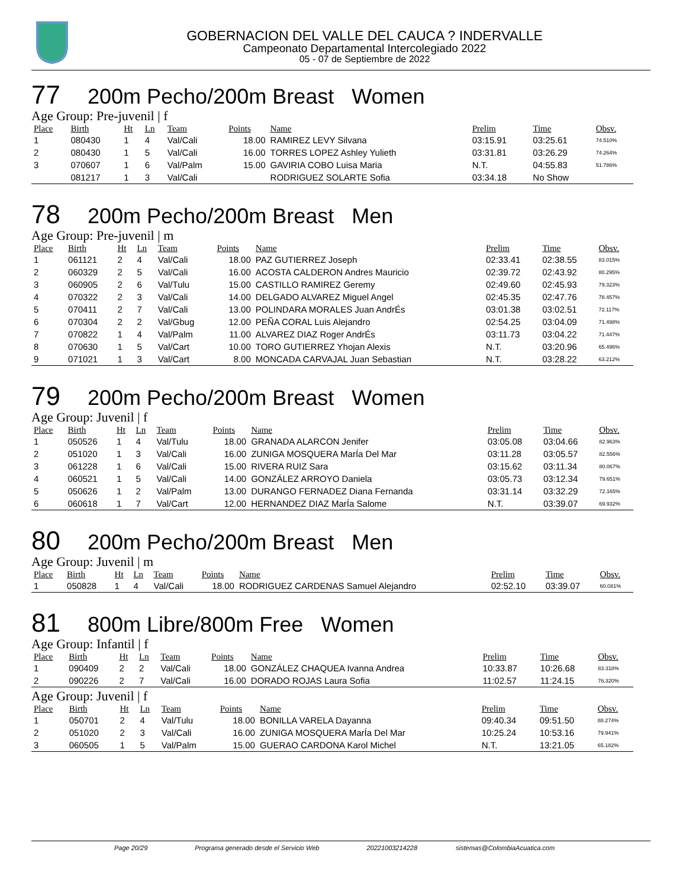GOBERNACION DEL VALLE DEL CAUCA ? INDERVALLE
Campeonato Departamental Intercolegiado 2022
05 - 07 de Septiembre de 2022
77 200m Pecho/200m Breast Women
Age Group: Pre-juvenil | f
| Place | Birth | Ht | Ln | Team | Points | Name | Prelim | Time | Obsv. |
| --- | --- | --- | --- | --- | --- | --- | --- | --- | --- |
| 1 | 080430 | 1 | 4 | Val/Cali | 18.00 | RAMIREZ LEVY Silvana | 03:15.91 | 03:25.61 | 74.510% |
| 2 | 080430 | 1 | 5 | Val/Cali | 16.00 | TORRES LOPEZ Ashley Yulieth | 03:31.81 | 03:26.29 | 74.264% |
| 3 | 070607 | 1 | 6 | Val/Palm | 15.00 | GAVIRIA COBO Luisa Maria | N.T. | 04:55.83 | 51.786% |
| | 081217 | 1 | 3 | Val/Cali | | RODRIGUEZ SOLARTE Sofia | 03:34.18 | No Show | |
78 200m Pecho/200m Breast Men
Age Group: Pre-juvenil | m
| Place | Birth | Ht | Ln | Team | Points | Name | Prelim | Time | Obsv. |
| --- | --- | --- | --- | --- | --- | --- | --- | --- | --- |
| 1 | 061121 | 2 | 4 | Val/Cali | 18.00 | PAZ GUTIERREZ Joseph | 02:33.41 | 02:38.55 | 83.015% |
| 2 | 060329 | 2 | 5 | Val/Cali | 16.00 | ACOSTA CALDERON Andres Mauricio | 02:39.72 | 02:43.92 | 80.295% |
| 3 | 060905 | 2 | 6 | Val/Tulu | 15.00 | CASTILLO RAMIREZ Geremy | 02:49.60 | 02:45.93 | 79.323% |
| 4 | 070322 | 2 | 3 | Val/Cali | 14.00 | DELGADO ALVAREZ Miguel Angel | 02:45.35 | 02:47.76 | 78.457% |
| 5 | 070411 | 2 | 7 | Val/Cali | 13.00 | POLINDARA MORALES Juan AndrÉs | 03:01.38 | 03:02.51 | 72.117% |
| 6 | 070304 | 2 | 2 | Val/Gbug | 12.00 | PEÑA CORAL Luis Alejandro | 02:54.25 | 03:04.09 | 71.498% |
| 7 | 070822 | 1 | 4 | Val/Palm | 11.00 | ALVAREZ DIAZ Roger AndrÉs | 03:11.73 | 03:04.22 | 71.447% |
| 8 | 070630 | 1 | 5 | Val/Cart | 10.00 | TORO GUTIERREZ Yhojan Alexis | N.T. | 03:20.96 | 65.496% |
| 9 | 071021 | 1 | 3 | Val/Cart | 8.00 | MONCADA CARVAJAL Juan Sebastian | N.T. | 03:28.22 | 63.212% |
79 200m Pecho/200m Breast Women
Age Group: Juvenil | f
| Place | Birth | Ht | Ln | Team | Points | Name | Prelim | Time | Obsv. |
| --- | --- | --- | --- | --- | --- | --- | --- | --- | --- |
| 1 | 050526 | 1 | 4 | Val/Tulu | 18.00 | GRANADA ALARCON Jenifer | 03:05.08 | 03:04.66 | 82.963% |
| 2 | 051020 | 1 | 3 | Val/Cali | 16.00 | ZUNIGA MOSQUERA MarÍa Del Mar | 03:11.28 | 03:05.57 | 82.556% |
| 3 | 061228 | 1 | 6 | Val/Cali | 15.00 | RIVERA RUIZ Sara | 03:15.62 | 03:11.34 | 80.067% |
| 4 | 060521 | 1 | 5 | Val/Cali | 14.00 | GONZÁLEZ ARROYO Daniela | 03:05.73 | 03:12.34 | 79.651% |
| 5 | 050626 | 1 | 2 | Val/Palm | 13.00 | DURANGO FERNADEZ Diana Fernanda | 03:31.14 | 03:32.29 | 72.165% |
| 6 | 060618 | 1 | 7 | Val/Cart | 12.00 | HERNANDEZ DIAZ MarÍa Salome | N.T. | 03:39.07 | 69.932% |
80 200m Pecho/200m Breast Men
Age Group: Juvenil | m
| Place | Birth | Ht | Ln | Team | Points | Name | Prelim | Time | Obsv. |
| --- | --- | --- | --- | --- | --- | --- | --- | --- | --- |
| 1 | 050828 | 1 | 4 | Val/Cali | 18.00 | RODRIGUEZ CARDENAS Samuel Alejandro | 02:52.10 | 03:39.07 | 60.081% |
81 800m Libre/800m Free Women
Age Group: Infantil | f
| Place | Birth | Ht | Ln | Team | Points | Name | Prelim | Time | Obsv. |
| --- | --- | --- | --- | --- | --- | --- | --- | --- | --- |
| 1 | 090409 | 2 | 2 | Val/Cali | 18.00 | GONZÁLEZ CHAQUEA Ivanna Andrea | 10:33.87 | 10:26.68 | 83.318% |
| 2 | 090226 | 2 | 7 | Val/Cali | 16.00 | DORADO ROJAS Laura Sofia | 11:02.57 | 11:24.15 | 76.320% |
Age Group: Juvenil | f
| Place | Birth | Ht | Ln | Team | Points | Name | Prelim | Time | Obsv. |
| --- | --- | --- | --- | --- | --- | --- | --- | --- | --- |
| 1 | 050701 | 2 | 4 | Val/Tulu | 18.00 | BONILLA VARELA Dayanna | 09:40.34 | 09:51.50 | 88.274% |
| 2 | 051020 | 2 | 3 | Val/Cali | 16.00 | ZUNIGA MOSQUERA MarÍa Del Mar | 10:25.24 | 10:53.16 | 79.941% |
| 3 | 060505 | 1 | 5 | Val/Palm | 15.00 | GUERAO CARDONA Karol Michel | N.T. | 13:21.05 | 65.182% |
Page 20/29 Programa generado desde el Servicio Web 20221003214228 sistemas@ColombiaAcuatica.com